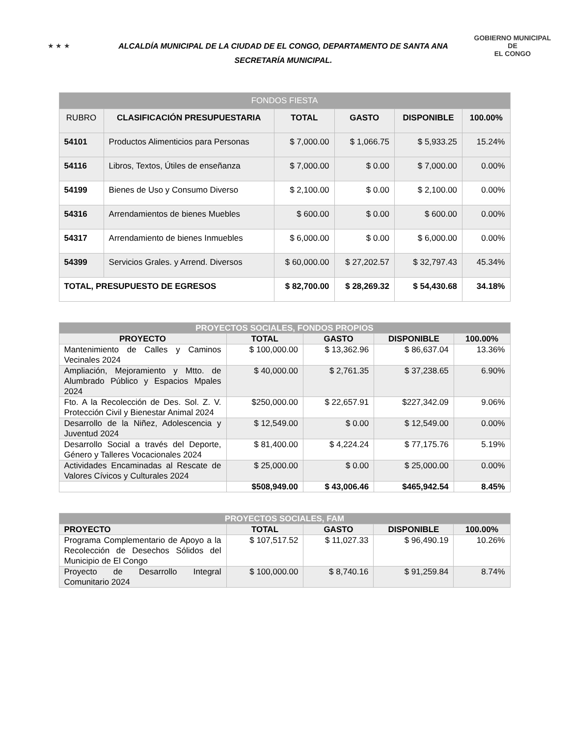★ ★ ★
ALCALDÍA MUNICIPAL DE LA CIUDAD DE EL CONGO, DEPARTAMENTO DE SANTA ANA
SECRETARÍA MUNICIPAL.
GOBIERNO MUNICIPAL DE
EL CONGO
| FONDOS FIESTA | | | | | |
| --- | --- | --- | --- | --- | --- |
| RUBRO | CLASIFICACIÓN PRESUPUESTARIA | TOTAL | GASTO | DISPONIBLE | 100.00% |
| 54101 | Productos Alimenticios para Personas | $ 7,000.00 | $ 1,066.75 | $ 5,933.25 | 15.24% |
| 54116 | Libros, Textos, Útiles de enseñanza | $ 7,000.00 | $ 0.00 | $ 7,000.00 | 0.00% |
| 54199 | Bienes de Uso y Consumo Diverso | $ 2,100.00 | $ 0.00 | $ 2,100.00 | 0.00% |
| 54316 | Arrendamientos de bienes Muebles | $ 600.00 | $ 0.00 | $ 600.00 | 0.00% |
| 54317 | Arrendamiento de bienes Inmuebles | $ 6,000.00 | $ 0.00 | $ 6,000.00 | 0.00% |
| 54399 | Servicios Grales. y Arrend. Diversos | $ 60,000.00 | $ 27,202.57 | $ 32,797.43 | 45.34% |
| TOTAL, PRESUPUESTO DE EGRESOS | | $ 82,700.00 | $ 28,269.32 | $ 54,430.68 | 34.18% |
| PROYECTOS SOCIALES, FONDOS PROPIOS | | | | |
| --- | --- | --- | --- | --- |
| PROYECTO | TOTAL | GASTO | DISPONIBLE | 100.00% |
| Mantenimiento de Calles y Caminos Vecinales 2024 | $ 100,000.00 | $ 13,362.96 | $ 86,637.04 | 13.36% |
| Ampliación, Mejoramiento y Mtto. de Alumbrado Público y Espacios Mpales 2024 | $ 40,000.00 | $ 2,761.35 | $ 37,238.65 | 6.90% |
| Fto. A la Recolección de Des. Sol. Z. V. Protección Civil y Bienestar Animal 2024 | $250,000.00 | $ 22,657.91 | $227,342.09 | 9.06% |
| Desarrollo de la Niñez, Adolescencia y Juventud 2024 | $ 12,549.00 | $ 0.00 | $ 12,549.00 | 0.00% |
| Desarrollo Social a través del Deporte, Género y Talleres Vocacionales 2024 | $ 81,400.00 | $ 4,224.24 | $ 77,175.76 | 5.19% |
| Actividades Encaminadas al Rescate de Valores Cívicos y Culturales 2024 | $ 25,000.00 | $ 0.00 | $ 25,000.00 | 0.00% |
| | $508,949.00 | $ 43,006.46 | $465,942.54 | 8.45% |
| PROYECTOS SOCIALES, FAM | | | | |
| --- | --- | --- | --- | --- |
| PROYECTO | TOTAL | GASTO | DISPONIBLE | 100.00% |
| Programa Complementario de Apoyo a la Recolección de Desechos Sólidos del Municipio de El Congo | $ 107,517.52 | $ 11,027.33 | $ 96,490.19 | 10.26% |
| Proyecto de Desarrollo Integral Comunitario 2024 | $ 100,000.00 | $ 8,740.16 | $ 91,259.84 | 8.74% |